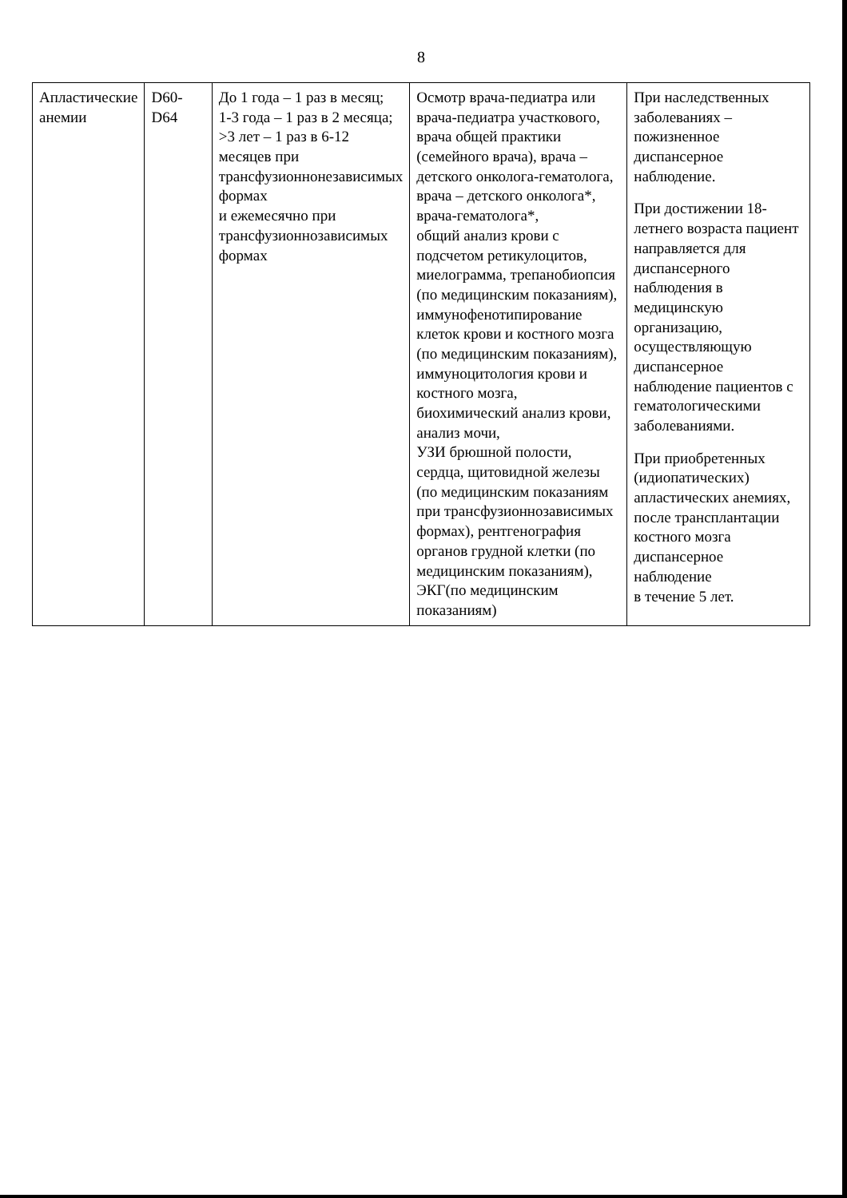8
| Апластические анемии | D60-D64 | До 1 года – 1 раз в месяц; 1-3 года – 1 раз в 2 месяца; >3 лет – 1 раз в 6-12 месяцев при трансфузионнонезависимых формах и ежемесячно при трансфузионнозависимых формах | Осмотр врача-педиатра или врача-педиатра участкового, врача общей практики (семейного врача), врача – детского онколога-гематолога, врача – детского онколога*, врача-гематолога*, общий анализ крови с подсчетом ретикулоцитов, миелограмма, трепанобиопсия (по медицинским показаниям), иммунофенотипирование клеток крови и костного мозга (по медицинским показаниям), иммуноцитология крови и костного мозга, биохимический анализ крови, анализ мочи, УЗИ брюшной полости, сердца, щитовидной железы (по медицинским показаниям при трансфузионнозависимых формах), рентгенография органов грудной клетки (по медицинским показаниям), ЭКГ(по медицинским показаниям) | При наследственных заболеваниях – пожизненное диспансерное наблюдение. При достижении 18-летнего возраста пациент направляется для диспансерного наблюдения в медицинскую организацию, осуществляющую диспансерное наблюдение пациентов с гематологическими заболеваниями. При приобретенных (идиопатических) апластических анемиях, после трансплантации костного мозга диспансерное наблюдение в течение 5 лет. |